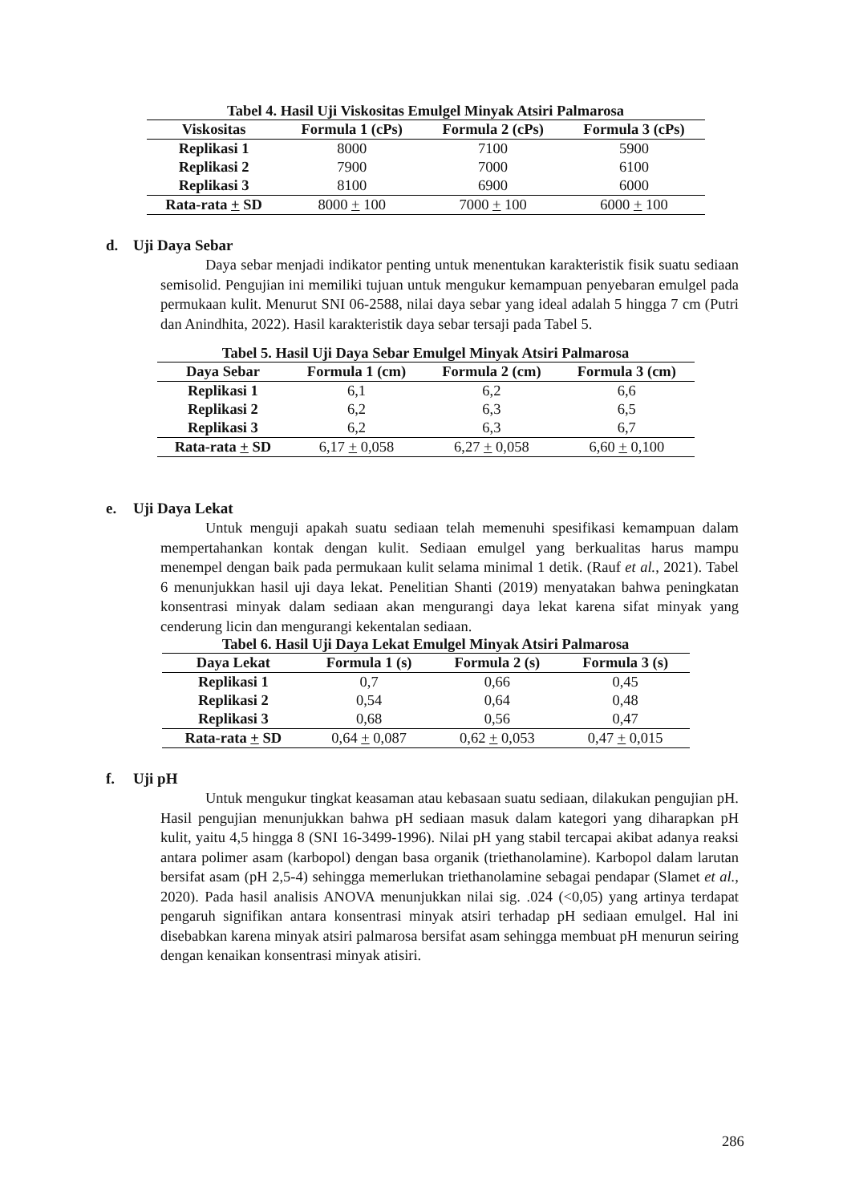Tabel 4. Hasil Uji Viskositas Emulgel Minyak Atsiri Palmarosa
| Viskositas | Formula 1 (cPs) | Formula 2 (cPs) | Formula 3 (cPs) |
| --- | --- | --- | --- |
| Replikasi 1 | 8000 | 7100 | 5900 |
| Replikasi 2 | 7900 | 7000 | 6100 |
| Replikasi 3 | 8100 | 6900 | 6000 |
| Rata-rata + SD | 8000 + 100 | 7000 + 100 | 6000 + 100 |
d. Uji Daya Sebar
Daya sebar menjadi indikator penting untuk menentukan karakteristik fisik suatu sediaan semisolid. Pengujian ini memiliki tujuan untuk mengukur kemampuan penyebaran emulgel pada permukaan kulit. Menurut SNI 06-2588, nilai daya sebar yang ideal adalah 5 hingga 7 cm (Putri dan Anindhita, 2022). Hasil karakteristik daya sebar tersaji pada Tabel 5.
Tabel 5. Hasil Uji Daya Sebar Emulgel Minyak Atsiri Palmarosa
| Daya Sebar | Formula 1 (cm) | Formula 2 (cm) | Formula 3 (cm) |
| --- | --- | --- | --- |
| Replikasi 1 | 6,1 | 6,2 | 6,6 |
| Replikasi 2 | 6,2 | 6,3 | 6,5 |
| Replikasi 3 | 6,2 | 6,3 | 6,7 |
| Rata-rata + SD | 6,17 + 0,058 | 6,27 + 0,058 | 6,60 + 0,100 |
e. Uji Daya Lekat
Untuk menguji apakah suatu sediaan telah memenuhi spesifikasi kemampuan dalam mempertahankan kontak dengan kulit. Sediaan emulgel yang berkualitas harus mampu menempel dengan baik pada permukaan kulit selama minimal 1 detik. (Rauf et al., 2021). Tabel 6 menunjukkan hasil uji daya lekat. Penelitian Shanti (2019) menyatakan bahwa peningkatan konsentrasi minyak dalam sediaan akan mengurangi daya lekat karena sifat minyak yang cenderung licin dan mengurangi kekentalan sediaan.
Tabel 6. Hasil Uji Daya Lekat Emulgel Minyak Atsiri Palmarosa
| Daya Lekat | Formula 1 (s) | Formula 2 (s) | Formula 3 (s) |
| --- | --- | --- | --- |
| Replikasi 1 | 0,7 | 0,66 | 0,45 |
| Replikasi 2 | 0,54 | 0,64 | 0,48 |
| Replikasi 3 | 0,68 | 0,56 | 0,47 |
| Rata-rata + SD | 0,64 + 0,087 | 0,62 + 0,053 | 0,47 + 0,015 |
f. Uji pH
Untuk mengukur tingkat keasaman atau kebasaan suatu sediaan, dilakukan pengujian pH. Hasil pengujian menunjukkan bahwa pH sediaan masuk dalam kategori yang diharapkan pH kulit, yaitu 4,5 hingga 8 (SNI 16-3499-1996). Nilai pH yang stabil tercapai akibat adanya reaksi antara polimer asam (karbopol) dengan basa organik (triethanolamine). Karbopol dalam larutan bersifat asam (pH 2,5-4) sehingga memerlukan triethanolamine sebagai pendapar (Slamet et al., 2020). Pada hasil analisis ANOVA menunjukkan nilai sig. .024 (<0,05) yang artinya terdapat pengaruh signifikan antara konsentrasi minyak atsiri terhadap pH sediaan emulgel. Hal ini disebabkan karena minyak atsiri palmarosa bersifat asam sehingga membuat pH menurun seiring dengan kenaikan konsentrasi minyak atisiri.
286